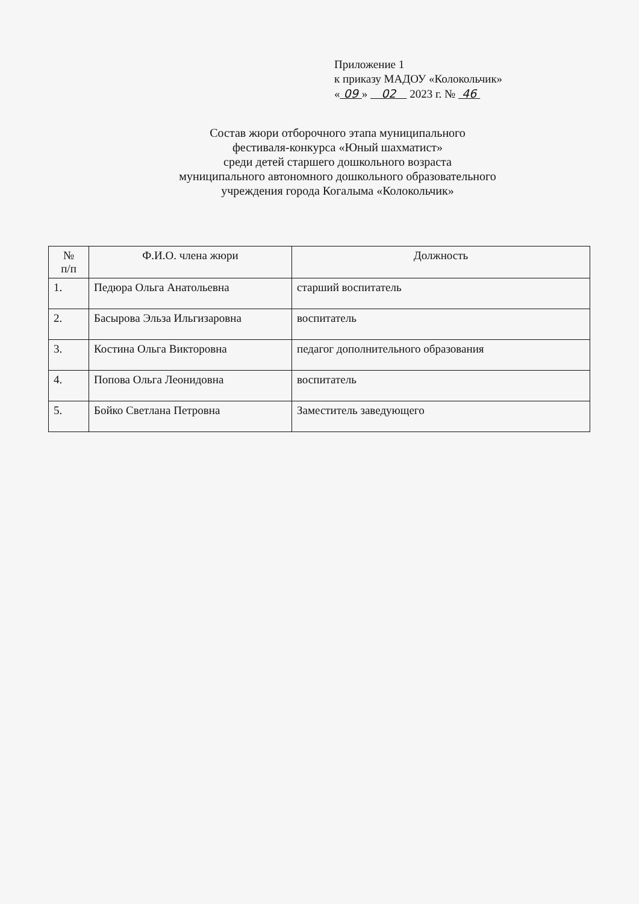Приложение 1
к приказу МАДОУ «Колокольчик»
« 09 » 02 2023 г. № 46
Состав жюри отборочного этапа муниципального
фестиваля-конкурса «Юный шахматист»
среди детей старшего дошкольного возраста
муниципального автономного дошкольного образовательного
учреждения города Когалыма «Колокольчик»
| № п/п | Ф.И.О. члена жюри | Должность |
| --- | --- | --- |
| 1. | Педюра Ольга Анатольевна | старший воспитатель |
| 2. | Басырова Эльза Ильгизаровна | воспитатель |
| 3. | Костина Ольга Викторовна | педагог дополнительного образования |
| 4. | Попова Ольга Леонидовна | воспитатель |
| 5. | Бойко Светлана Петровна | Заместитель заведующего |